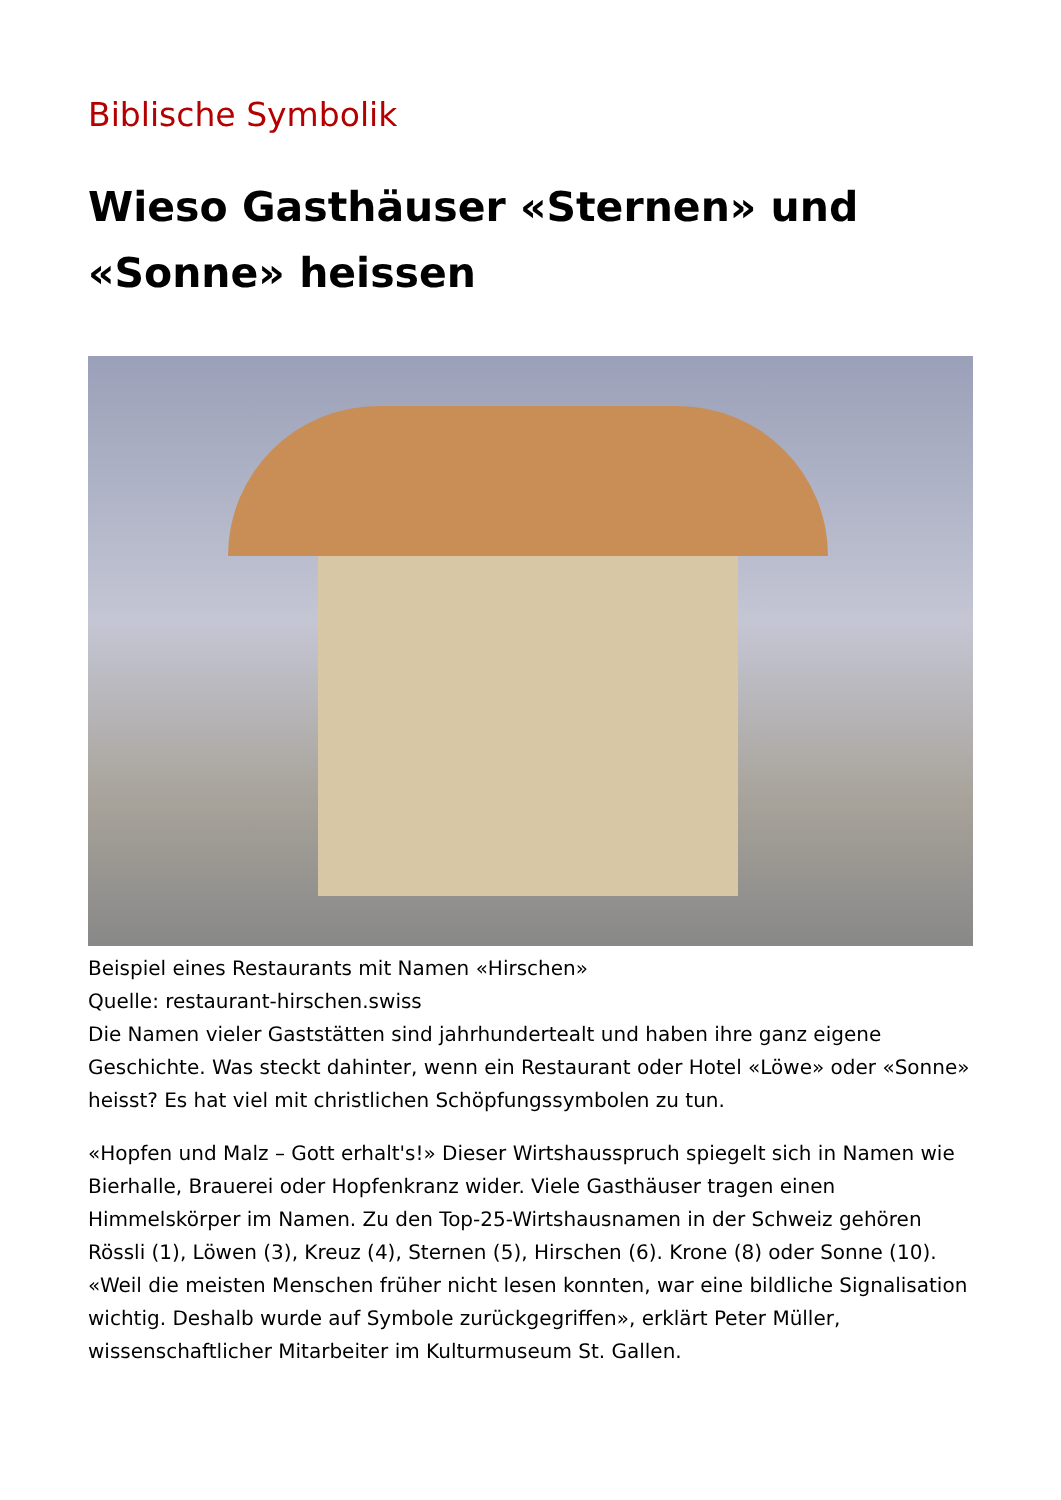Biblische Symbolik
Wieso Gasthäuser «Sternen» und «Sonne» heissen
Beispiel eines Restaurants mit Namen «Hirschen»
Quelle: restaurant-hirschen.swiss
Die Namen vieler Gaststätten sind jahrhundertealt und haben ihre ganz eigene Geschichte. Was steckt dahinter, wenn ein Restaurant oder Hotel «Löwe» oder «Sonne» heisst? Es hat viel mit christlichen Schöpfungssymbolen zu tun.
«Hopfen und Malz – Gott erhalt's!» Dieser Wirtshausspruch spiegelt sich in Namen wie Bierhalle, Brauerei oder Hopfenkranz wider. Viele Gasthäuser tragen einen Himmelskörper im Namen. Zu den Top-25-Wirtshausnamen in der Schweiz gehören Rössli (1), Löwen (3), Kreuz (4), Sternen (5), Hirschen (6). Krone (8) oder Sonne (10). «Weil die meisten Menschen früher nicht lesen konnten, war eine bildliche Signalisation wichtig. Deshalb wurde auf Symbole zurückgegriffen», erklärt Peter Müller, wissenschaftlicher Mitarbeiter im Kulturmuseum St. Gallen.